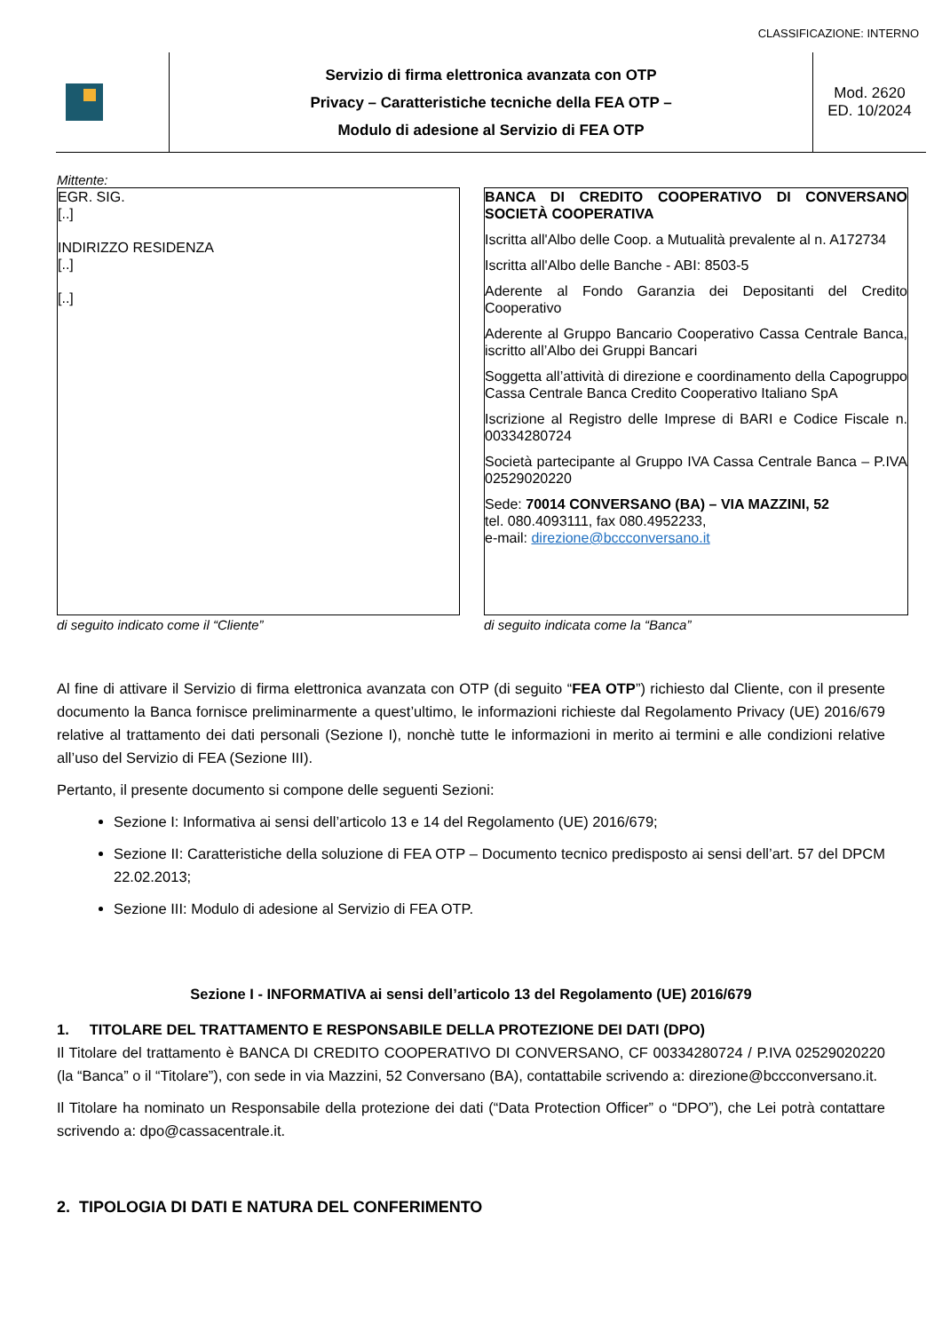CLASSIFICAZIONE: INTERNO
| | Servizio di firma elettronica avanzata con OTP Privacy – Caratteristiche tecniche della FEA OTP – Modulo di adesione al Servizio di FEA OTP | Mod. 2620 ED. 10/2024 |
Mittente:
EGR. SIG.
[..]
INDIRIZZO RESIDENZA
[..]
[..]
di seguito indicato come il “Cliente”
BANCA DI CREDITO COOPERATIVO DI CONVERSANO SOCIETÀ COOPERATIVA
Iscritta all'Albo delle Coop. a Mutualità prevalente al n. A172734
Iscritta all'Albo delle Banche - ABI: 8503-5
Aderente al Fondo Garanzia dei Depositanti del Credito Cooperativo
Aderente al Gruppo Bancario Cooperativo Cassa Centrale Banca, iscritto all’Albo dei Gruppi Bancari
Soggetta all’attività di direzione e coordinamento della Capogruppo Cassa Centrale Banca Credito Cooperativo Italiano SpA
Iscrizione al Registro delle Imprese di BARI e Codice Fiscale n. 00334280724
Società partecipante al Gruppo IVA Cassa Centrale Banca – P.IVA 02529020220
Sede: 70014 CONVERSANO (BA) – VIA MAZZINI, 52
tel. 080.4093111, fax 080.4952233,
e-mail: direzione@bccconversano.it
di seguito indicata come la “Banca”
Al fine di attivare il Servizio di firma elettronica avanzata con OTP (di seguito “FEA OTP”) richiesto dal Cliente, con il presente documento la Banca fornisce preliminarmente a quest’ultimo, le informazioni richieste dal Regolamento Privacy (UE) 2016/679 relative al trattamento dei dati personali (Sezione I), nonchè tutte le informazioni in merito ai termini e alle condizioni relative all’uso del Servizio di FEA (Sezione III).
Pertanto, il presente documento si compone delle seguenti Sezioni:
Sezione I: Informativa ai sensi dell’articolo 13 e 14 del Regolamento (UE) 2016/679;
Sezione II: Caratteristiche della soluzione di FEA OTP – Documento tecnico predisposto ai sensi dell’art. 57 del DPCM 22.02.2013;
Sezione III: Modulo di adesione al Servizio di FEA OTP.
Sezione I - INFORMATIVA ai sensi dell’articolo 13 del Regolamento (UE) 2016/679
1. TITOLARE DEL TRATTAMENTO E RESPONSABILE DELLA PROTEZIONE DEI DATI (DPO)
Il Titolare del trattamento è BANCA DI CREDITO COOPERATIVO DI CONVERSANO, CF 00334280724 / P.IVA 02529020220 (la “Banca” o il “Titolare”), con sede in via Mazzini, 52 Conversano (BA), contattabile scrivendo a: direzione@bccconversano.it.
Il Titolare ha nominato un Responsabile della protezione dei dati (“Data Protection Officer” o “DPO”), che Lei potrà contattare scrivendo a: dpo@cassacentrale.it.
2. TIPOLOGIA DI DATI E NATURA DEL CONFERIMENTO